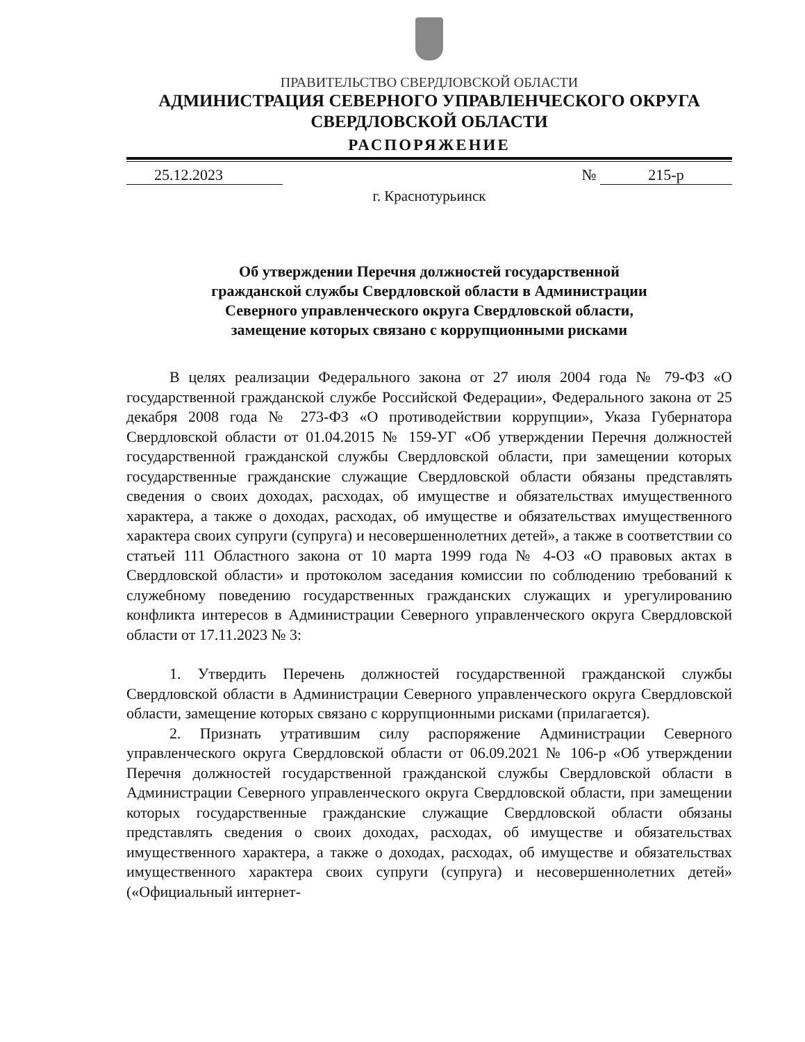ПРАВИТЕЛЬСТВО СВЕРДЛОВСКОЙ ОБЛАСТИ
АДМИНИСТРАЦИЯ СЕВЕРНОГО УПРАВЛЕНЧЕСКОГО ОКРУГА
СВЕРДЛОВСКОЙ ОБЛАСТИ
РАСПОРЯЖЕНИЕ
25.12.2023 № 215-р
г. Краснотурьинск
Об утверждении Перечня должностей государственной
гражданской службы Свердловской области в Администрации
Северного управленческого округа Свердловской области,
замещение которых связано с коррупционными рисками
В целях реализации Федерального закона от 27 июля 2004 года № 79-ФЗ «О государственной гражданской службе Российской Федерации», Федерального закона от 25 декабря 2008 года № 273-ФЗ «О противодействии коррупции», Указа Губернатора Свердловской области от 01.04.2015 № 159-УГ «Об утверждении Перечня должностей государственной гражданской службы Свердловской области, при замещении которых государственные гражданские служащие Свердловской области обязаны представлять сведения о своих доходах, расходах, об имуществе и обязательствах имущественного характера, а также о доходах, расходах, об имуществе и обязательствах имущественного характера своих супруги (супруга) и несовершеннолетних детей», а также в соответствии со статьей 111 Областного закона от 10 марта 1999 года № 4-ОЗ «О правовых актах в Свердловской области» и протоколом заседания комиссии по соблюдению требований к служебному поведению государственных гражданских служащих и урегулированию конфликта интересов в Администрации Северного управленческого округа Свердловской области от 17.11.2023 № 3:
1. Утвердить Перечень должностей государственной гражданской службы Свердловской области в Администрации Северного управленческого округа Свердловской области, замещение которых связано с коррупционными рисками (прилагается).
2. Признать утратившим силу распоряжение Администрации Северного управленческого округа Свердловской области от 06.09.2021 № 106-р «Об утверждении Перечня должностей государственной гражданской службы Свердловской области в Администрации Северного управленческого округа Свердловской области, при замещении которых государственные гражданские служащие Свердловской области обязаны представлять сведения о своих доходах, расходах, об имуществе и обязательствах имущественного характера, а также о доходах, расходах, об имуществе и обязательствах имущественного характера своих супруги (супруга) и несовершеннолетних детей» («Официальный интернет-